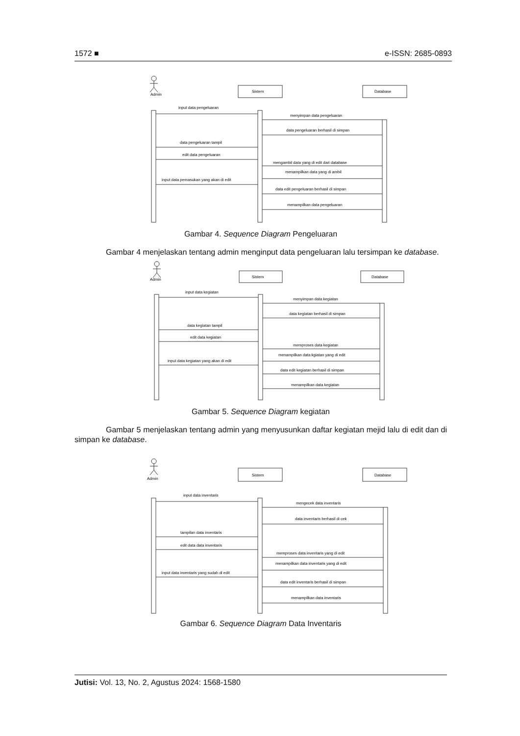1572 ■ e-ISSN: 2685-0893
Admin
Sistem
Database
input data pengeluaran
menyimpan data pengeluaran
data pengeluaran berhasil di simpan
data pengeluaran tampil
edit data pengeluaran
mengambil data yang di edit dari database
menampilkan data yang di ambil
input data pemasukan yang akan di edit
data edit pengeluaran berhasil di simpan
menampilkan data pengeluaran
Gambar 4. Sequence Diagram Pengeluaran
Gambar 4 menjelaskan tentang admin menginput data pengeluaran lalu tersimpan ke database.
Admin
Sistem
Database
input data kegiatan
menyimpan data kegiatan
data kegiatan berhasil di simpan
data kegiatan tampil
edit data kegiatan
memproses data kegiatan
menampilkan data kgiatan yang di edit
input data kegiatan yang akan di edit
data edit kegiatan berhasil di simpan
menampilkan data kegiatan
Gambar 5. Sequence Diagram kegiatan
Gambar 5 menjelaskan tentang admin yang menyusunkan daftar kegiatan mejid lalu di edit dan di simpan ke database.
Admin
Sistem
Database
input data inventaris
mengecek data inventaris
data inventaris berhasil di cek
tampilan data inventaris
edit data data inventaris
memproses data inventaris yang di edit
menampilkan data inventaris yang di edit
input data inventaris yang sudah di edit
data edit inventaris berhasil di simpan
menampilkan data inventaris
Gambar 6. Sequence Diagram Data Inventaris
Jutisi: Vol. 13, No. 2, Agustus 2024: 1568-1580